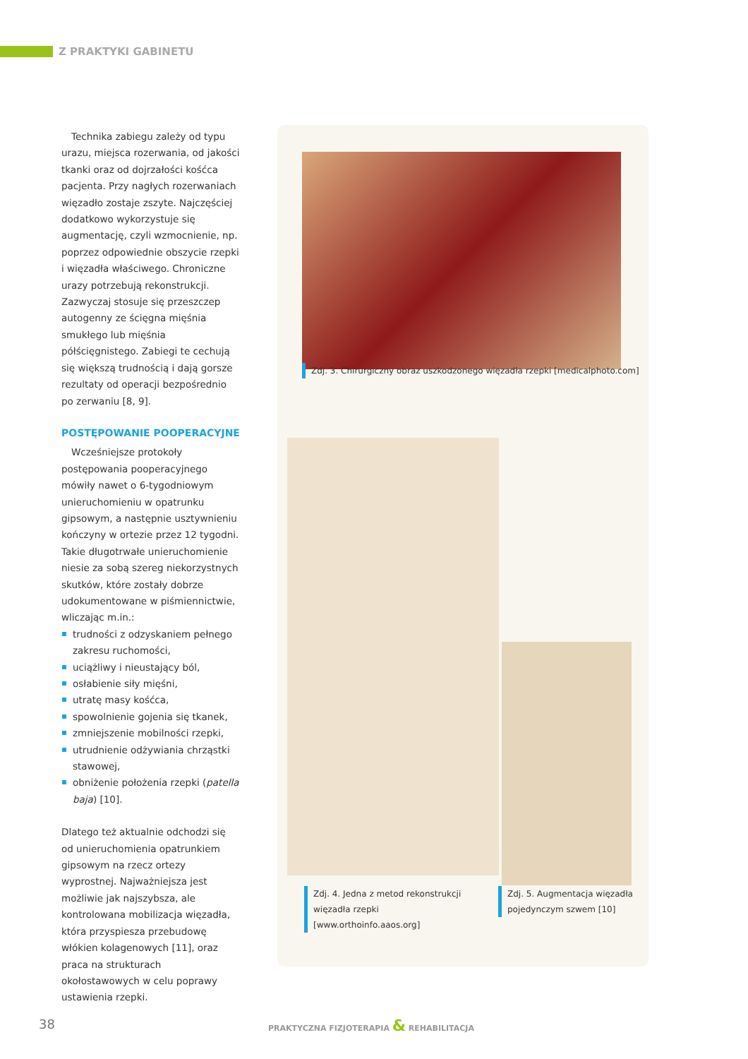Z PRAKTYKI GABINETU
Technika zabiegu zależy od typu urazu, miejsca rozerwania, od jakości tkanki oraz od dojrzałości kośćca pacjenta. Przy nagłych rozerwaniach więzadło zostaje zszyte. Najczęściej dodatkowo wykorzystuje się augmentację, czyli wzmocnienie, np. poprzez odpowiednie obszycie rzepki i więzadła właściwego. Chroniczne urazy potrzebują rekonstrukcji. Zazwyczaj stosuje się przeszczep autogenny ze ścięgna mięśnia smukłego lub mięśnia półścięgnistego. Zabiegi te cechują się większą trudnością i dają gorsze rezultaty od operacji bezpośrednio po zerwaniu [8, 9].
POSTĘPOWANIE POOPERACYJNE
Wcześniejsze protokoły postępowania pooperacyjnego mówiły nawet o 6-tygodniowym unieruchomieniu w opatrunku gipsowym, a następnie usztywnieniu kończyny w ortezie przez 12 tygodni. Takie długotrwałe unieruchomienie niesie za sobą szereg niekorzystnych skutków, które zostały dobrze udokumentowane w piśmiennictwie, wliczając m.in.:
trudności z odzyskaniem pełnego zakresu ruchomości,
uciążliwy i nieustający ból,
osłabienie siły mięśni,
utratę masy kośćca,
spowolnienie gojenia się tkanek,
zmniejszenie mobilności rzepki,
utrudnienie odżywiania chrząstki stawowej,
obniżenie położenia rzepki (patella baja) [10].
Dlatego też aktualnie odchodzi się od unieruchomienia opatrunkiem gipsowym na rzecz ortezy wyprostnej. Najważniejsza jest możliwie jak najszybsza, ale kontrolowana mobilizacja więzadła, która przyspiesza przebudowę włókien kolagenowych [11], oraz praca na strukturach okołostawowych w celu poprawy ustawienia rzepki.
Zdj. 3. Chirurgiczny obraz uszkodzonego więzadła rzepki [medicalphoto.com]
Zdj. 4. Jedna z metod rekonstrukcji więzadła rzepki [www.orthoinfo.aaos.org]
Zdj. 5. Augmentacja więzadła pojedynczym szwem [10]
38
PRAKTYCZNA FIZJOTERAPIA & REHABILITACJA